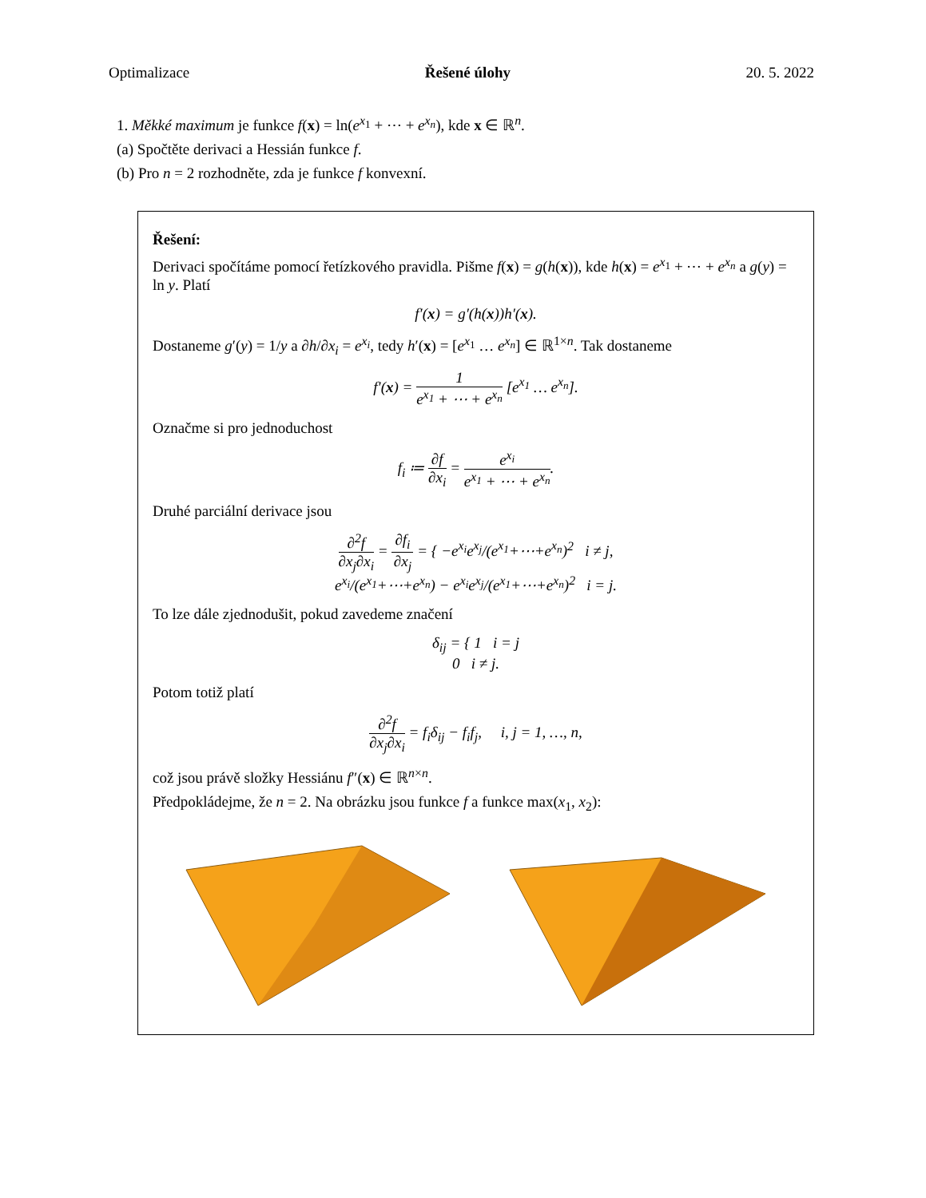Optimalizace Řešené úlohy 20. 5. 2022
1. Měkké maximum je funkce f(x) = ln(e<sup>x<sub>1</sub></sup> + ⋯ + e<sup>x<sub>n</sub></sup>), kde x ∈ ℝ<sup>n</sup>.
(a) Spočtěte derivaci a Hessián funkce f.
(b) Pro n = 2 rozhodněte, zda je funkce f konvexní.
Řešení:
Derivaci spočítáme pomocí řetízkového pravidla. Pišme f(x) = g(h(x)), kde h(x) = e<sup>x<sub>1</sub></sup> + ⋯ + e<sup>x<sub>n</sub></sup> a g(y) = ln y. Platí
f′(x) = g′(h(x))h′(x).
Dostaneme g′(y) = 1/y a ∂h/∂x<sub>i</sub> = e<sup>x<sub>i</sub></sup>, tedy h′(x) = [e<sup>x<sub>1</sub></sup> … e<sup>x<sub>n</sub></sup>] ∈ ℝ<sup>1×n</sup>. Tak dostaneme
f′(x) = 1 e<sup>x<sub>1</sub></sup> + ⋯ + e<sup>x<sub>n</sub></sup> [e<sup>x<sub>1</sub></sup> … e<sup>x<sub>n</sub></sup>].
Označme si pro jednoduchost
f<sub>i</sub> ≔ ∂f ∂x<sub>i</sub> = e<sup>x<sub>i</sub></sup> e<sup>x<sub>1</sub></sup> + ⋯ + e<sup>x<sub>n</sub></sup>.
Druhé parciální derivace jsou
∂<sup>2</sup>f ∂x<sub>j</sub>∂x<sub>i</sub> = ∂f<sub>i</sub> ∂x<sub>j</sub> = { −e<sup>x<sub>i</sub></sup>e<sup>x<sub>j</sub></sup>/(e<sup>x<sub>1</sub></sup>+⋯+e<sup>x<sub>n</sub></sup>)<sup>2</sup> i ≠ j,
e<sup>x<sub>i</sub></sup>/(e<sup>x<sub>1</sub></sup>+⋯+e<sup>x<sub>n</sub></sup>) − e<sup>x<sub>i</sub></sup>e<sup>x<sub>j</sub></sup>/(e<sup>x<sub>1</sub></sup>+⋯+e<sup>x<sub>n</sub></sup>)<sup>2</sup> i = j.
To lze dále zjednodušit, pokud zavedeme značení
δ<sub>ij</sub> = { 1 i = j
0 i ≠ j.
Potom totiž platí
∂<sup>2</sup>f ∂x<sub>j</sub>∂x<sub>i</sub> = f<sub>i</sub>δ<sub>ij</sub> − f<sub>i</sub>f<sub>j</sub>, i, j = 1, …, n,
což jsou právě složky Hessiánu f″(x) ∈ ℝ<sup>n×n</sup>.
Předpokládejme, že n = 2. Na obrázku jsou funkce f a funkce max(x<sub>1</sub>, x<sub>2</sub>):